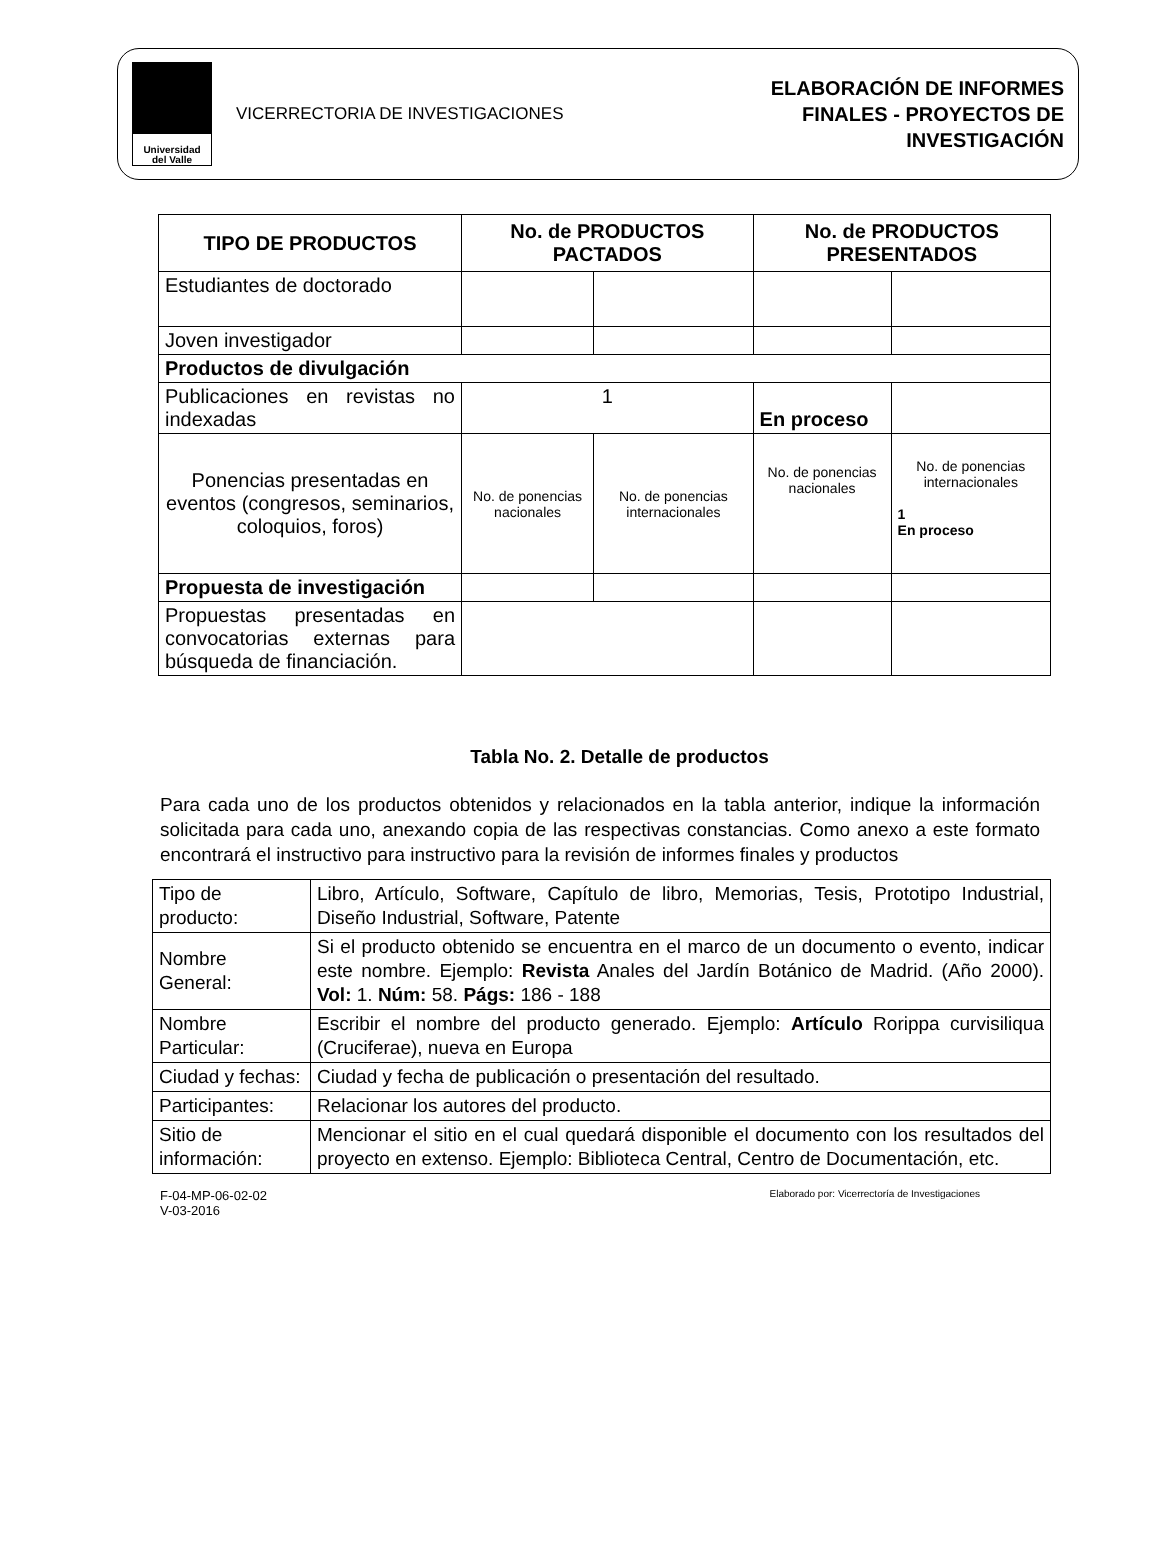Universidad
del Valle
VICERRECTORIA DE INVESTIGACIONES
ELABORACIÓN DE INFORMES
FINALES - PROYECTOS DE
INVESTIGACIÓN
| TIPO DE PRODUCTOS | No. de PRODUCTOS PACTADOS | | No. de PRODUCTOS PRESENTADOS | |
| --- | --- | --- | --- | --- |
| Estudiantes de doctorado | | | | |
| Joven investigador | | | | |
| Productos de divulgación | | | | |
| Publicaciones en revistas no indexadas | 1 | | En proceso | |
| Ponencias presentadas en eventos (congresos, seminarios, coloquios, foros) | No. de ponencias nacionales | No. de ponencias internacionales | No. de ponencias nacionales | No. de ponencias internacionales 1 En proceso |
| Propuesta de investigación | | | | |
| Propuestas presentadas en convocatorias externas para búsqueda de financiación. | | | | |
Tabla No. 2. Detalle de productos
Para cada uno de los productos obtenidos y relacionados en la tabla anterior, indique la información solicitada para cada uno, anexando copia de las respectivas constancias. Como anexo a este formato encontrará el instructivo para instructivo para la revisión de informes finales y productos
| Tipo de producto: | Libro, Artículo, Software, Capítulo de libro, Memorias, Tesis, Prototipo Industrial, Diseño Industrial, Software, Patente |
| Nombre General: | Si el producto obtenido se encuentra en el marco de un documento o evento, indicar este nombre. Ejemplo: Revista Anales del Jardín Botánico de Madrid. (Año 2000). Vol: 1. Núm: 58. Págs: 186 - 188 |
| Nombre Particular: | Escribir el nombre del producto generado. Ejemplo: Artículo Rorippa curvisiliqua (Cruciferae), nueva en Europa |
| Ciudad y fechas: | Ciudad y fecha de publicación o presentación del resultado. |
| Participantes: | Relacionar los autores del producto. |
| Sitio de información: | Mencionar el sitio en el cual quedará disponible el documento con los resultados del proyecto en extenso. Ejemplo: Biblioteca Central, Centro de Documentación, etc. |
F-04-MP-06-02-02
V-03-2016
Elaborado por: Vicerrectoría de Investigaciones